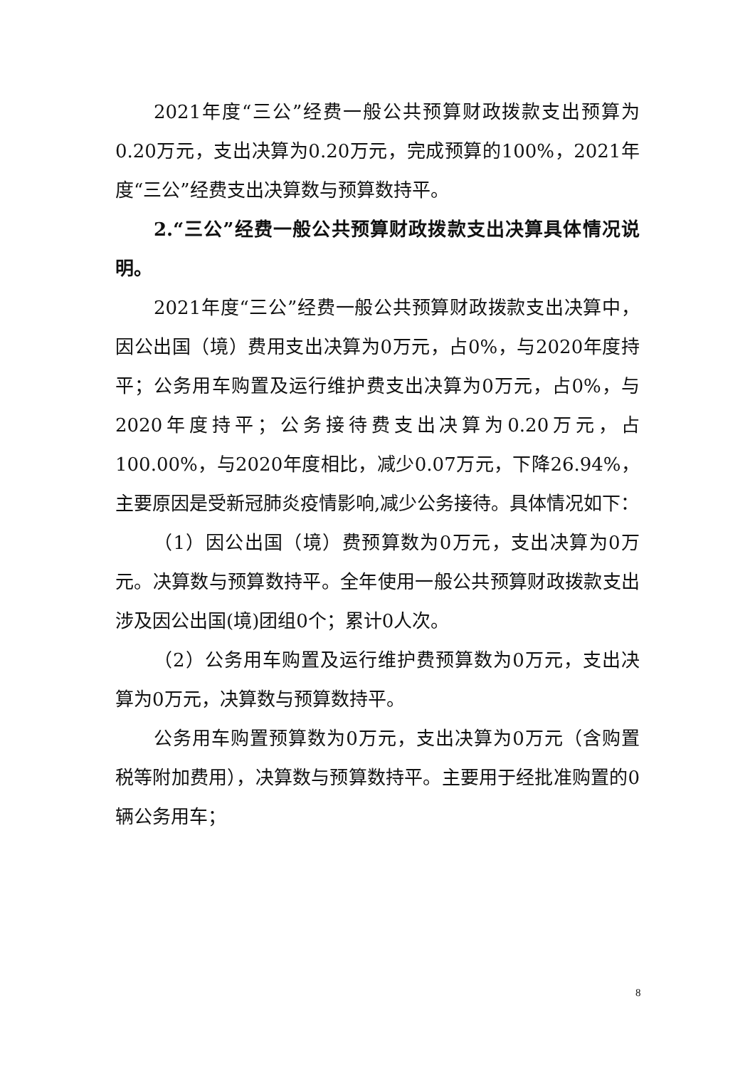2021年度“三公”经费一般公共预算财政拨款支出预算为0.20万元，支出决算为0.20万元，完成预算的100%，2021年度“三公”经费支出决算数与预算数持平。
2.“三公”经费一般公共预算财政拨款支出决算具体情况说明。
2021年度“三公”经费一般公共预算财政拨款支出决算中，因公出国（境）费用支出决算为0万元，占0%，与2020年度持平；公务用车购置及运行维护费支出决算为0万元，占0%，与2020年度持平；公务接待费支出决算为0.20万元，占100.00%，与2020年度相比，减少0.07万元，下降26.94%，主要原因是受新冠肺炎疫情影响,减少公务接待。具体情况如下：
（1）因公出国（境）费预算数为0万元，支出决算为0万元。决算数与预算数持平。全年使用一般公共预算财政拨款支出涉及因公出国(境)团组0个；累计0人次。
（2）公务用车购置及运行维护费预算数为0万元，支出决算为0万元，决算数与预算数持平。
公务用车购置预算数为0万元，支出决算为0万元（含购置税等附加费用），决算数与预算数持平。主要用于经批准购置的0辆公务用车；
8